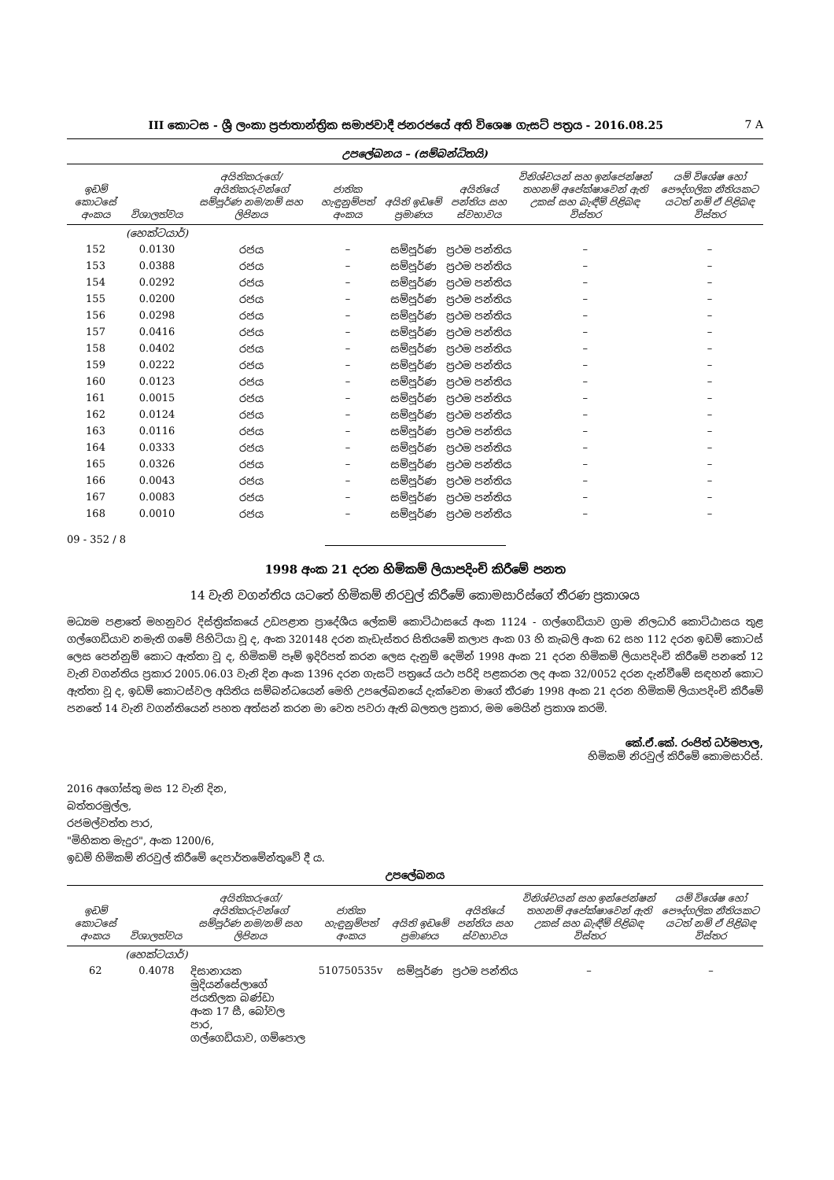III කොටස - ශ්‍රී ලංකා ප්‍රජාතාන්ත්‍රික සමාජවාදී ජනරජයේ අති විශෙෂ ගැසට් පත්‍රය - 2016.08.25 7 A
උපලේඛනය – (සම්බන්ධිතයි)
| ඉඩම් කොටසේ අංකය | විශාලත්වය | අයිතිකරුගේ/අයිතිකරුවන්ගේ සම්පූර්ණ නම/නම් සහ ලිපිනය | ජාතික හැඳුනුම්පත් අංකය | අයිති ඉඩමේ ප්‍රමාණය | අයිතියේ පන්තිය සහ ස්වභාවය | විනිශ්චයන් සහ ඉන්ජෙන්ෂන් තහනම් අපේක්ෂාවෙන් ඇති උකස් සහ බැඳීම් පිළිබඳ විස්තර | යම් විශේෂ හෝ පෞද්ගලික නීතියකට යටත් නම් ඒ පිළිබඳ විස්තර |
| --- | --- | --- | --- | --- | --- | --- | --- |
| | (හෙක්ටයාර්) | | | | | | |
| 152 | 0.0130 | රජය | – | සම්පූර්ණ | ප්‍රථම පන්තිය | – | – |
| 153 | 0.0388 | රජය | – | සම්පූර්ණ | ප්‍රථම පන්තිය | – | – |
| 154 | 0.0292 | රජය | – | සම්පූර්ණ | ප්‍රථම පන්තිය | – | – |
| 155 | 0.0200 | රජය | – | සම්පූර්ණ | ප්‍රථම පන්තිය | – | – |
| 156 | 0.0298 | රජය | – | සම්පූර්ණ | ප්‍රථම පන්තිය | – | – |
| 157 | 0.0416 | රජය | – | සම්පූර්ණ | ප්‍රථම පන්තිය | – | – |
| 158 | 0.0402 | රජය | – | සම්පූර්ණ | ප්‍රථම පන්තිය | – | – |
| 159 | 0.0222 | රජය | – | සම්පූර්ණ | ප්‍රථම පන්තිය | – | – |
| 160 | 0.0123 | රජය | – | සම්පූර්ණ | ප්‍රථම පන්තිය | – | – |
| 161 | 0.0015 | රජය | – | සම්පූර්ණ | ප්‍රථම පන්තිය | – | – |
| 162 | 0.0124 | රජය | – | සම්පූර්ණ | ප්‍රථම පන්තිය | – | – |
| 163 | 0.0116 | රජය | – | සම්පූර්ණ | ප්‍රථම පන්තිය | – | – |
| 164 | 0.0333 | රජය | – | සම්පූර්ණ | ප්‍රථම පන්තිය | – | – |
| 165 | 0.0326 | රජය | – | සම්පූර්ණ | ප්‍රථම පන්තිය | – | – |
| 166 | 0.0043 | රජය | – | සම්පූර්ණ | ප්‍රථම පන්තිය | – | – |
| 167 | 0.0083 | රජය | – | සම්පූර්ණ | ප්‍රථම පන්තිය | – | – |
| 168 | 0.0010 | රජය | – | සම්පූර්ණ | ප්‍රථම පන්තිය | – | – |
09 - 352 / 8
1998 අංක 21 දරන හිමිකම් ලියාපදිංචි කිරීමේ පනත
14 වැනි වගන්තිය යටතේ හිමිකම් නිරවුල් කිරීමේ කොමසාරිස්ගේ තීරණ ප්‍රකාශය
මධ්‍යම පළාතේ මහනුවර දිස්ත්‍රික්කයේ උඩපළාත ප්‍රාදේශීය ලේකම් කොට්ඨාසයේ අංක 1124 - ගල්ගෙඩියාව ග්‍රාම නිලධාරි කොට්ඨාසය තුළ ගල්ගෙඩියාව නමැති ගමේ පිහිටියා වූ ද, අංක 320148 දරන කැඩැස්තර සිතියමේ කලාප අංක 03 හි කැබලි අංක 62 සහ 112 දරන ඉඩම් කොටස් ලෙස පෙන්නුම් කොට ඇත්තා වූ ද, හිමිකම් පෑම් ඉදිරිපත් කරන ලෙස දැනුම් දෙමින් 1998 අංක 21 දරන හිමිකම් ලියාපදිංචි කිරීමේ පනතේ 12 වැනි වගන්තිය ප්‍රකාර 2005.06.03 වැනි දින අංක 1396 දරන ගැසට් පත්‍රයේ යථා පරිදි පළකරන ලද අංක 32/0052 දරන දැන්වීමේ සඳහන් කොට ඇත්තා වූ ද, ඉඩම් කොටස්වල අයිතිය සම්බන්ධයෙන් මෙහි උපලේඛනයේ දැක්වෙන මාගේ තීරණ 1998 අංක 21 දරන හිමිකම් ලියාපදිංචි කිරීමේ පනතේ 14 වැනි වගන්තියෙන් පහත අත්සන් කරන මා වෙත පවරා ඇති බලතල ප්‍රකාර, මම මෙයින් ප්‍රකාශ කරමි.
කේ.ඒ.කේ. රංජිත් ධර්මපාල,
හිමිකම් නිරවුල් කිරීමේ කොමසාරිස්.
2016 අගෝස්තු මස 12 වැනි දින,
බත්තරමුල්ල,
රජමල්වත්ත පාර,
"මිහිකත මැදුර", අංක 1200/6,
ඉඩම් හිමිකම් නිරවුල් කිරීමේ දෙපාර්තමේන්තුවේ දී ය.
උපලේඛනය
| ඉඩම් කොටසේ අංකය | විශාලත්වය | අයිතිකරුගේ/අයිතිකරුවන්ගේ සම්පූර්ණ නම/නම් සහ ලිපිනය | ජාතික හැඳුනුම්පත් අංකය | අයිති ඉඩමේ ප්‍රමාණය | අයිතියේ පන්තිය සහ ස්වභාවය | විනිශ්චයන් සහ ඉන්ජෙන්ෂන් තහනම් අපේක්ෂාවෙන් ඇති උකස් සහ බැඳීම් පිළිබඳ විස්තර | යම් විශේෂ හෝ පෞද්ගලික නීතියකට යටත් නම් ඒ පිළිබඳ විස්තර |
| --- | --- | --- | --- | --- | --- | --- | --- |
| | (හෙක්ටයාර්) | | | | | | |
| 62 | 0.4078 | දිසානායක මුදියන්සේලාගේ ජයතිලක බණ්ඩා අංක 17 සී, බෝවල පාර, ගල්ගෙඩියාව, ගම්පොල | 510750535v | සම්පූර්ණ | ප්‍රථම පන්තිය | – | – |